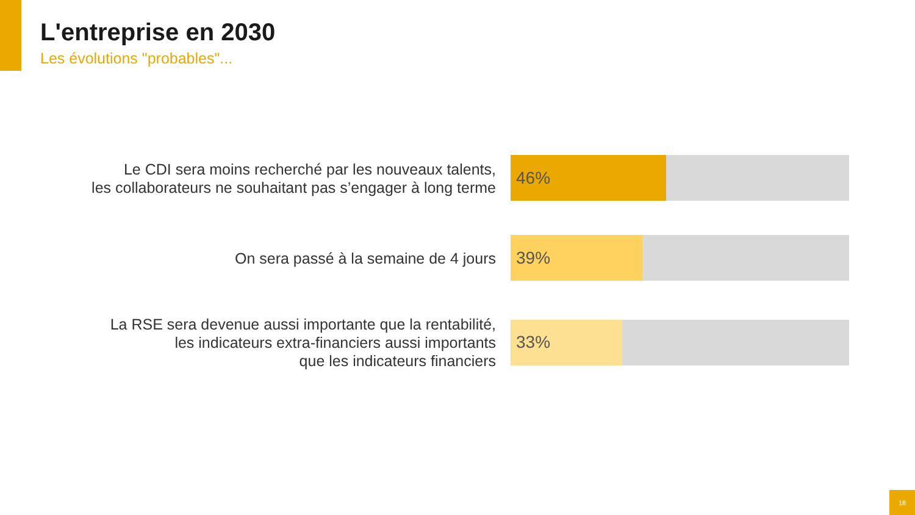L'entreprise en 2030
Les évolutions "probables"...
Le CDI sera moins recherché par les nouveaux talents,
les collaborateurs ne souhaitant pas s’engager à long terme
46%
On sera passé à la semaine de 4 jours
39%
La RSE sera devenue aussi importante que la rentabilité,
les indicateurs extra-financiers aussi importants
que les indicateurs financiers
33%
18